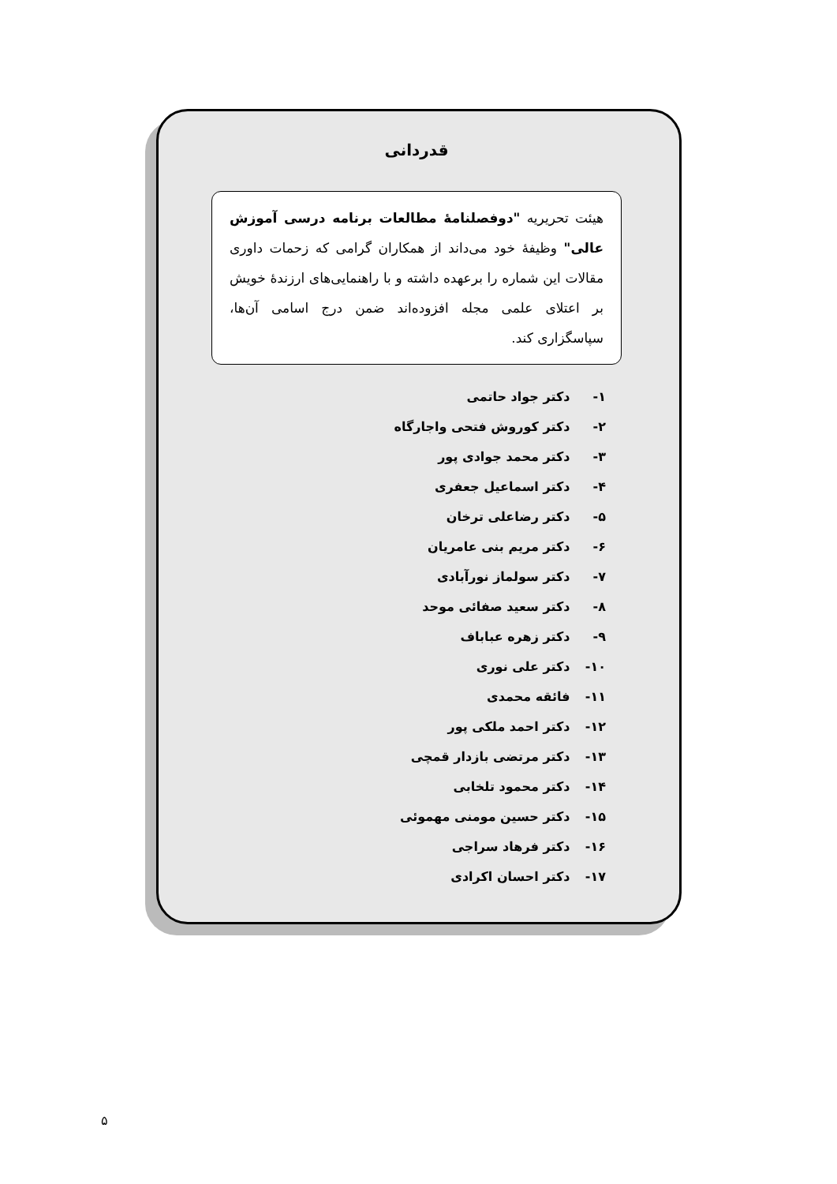قدردانی
هیئت تحریریه "دوفصلنامهٔ مطالعات برنامه درسی آموزش عالی" وظیفهٔ خود می‌داند از همکاران گرامی که زحمات داوری مقالات این شماره را برعهده داشته و با راهنمایی‌های ارزندهٔ خویش بر اعتلای علمی مجله افزوده‌اند ضمن درج اسامی آن‌ها، سپاسگزاری کند.
۱- دکتر جواد حاتمی
۲- دکتر کوروش فتحی واجارگاه
۳- دکتر محمد جوادی پور
۴- دکتر اسماعیل جعفری
۵- دکتر رضاعلی ترخان
۶- دکتر مریم بنی عامریان
۷- دکتر سولماز نورآبادی
۸- دکتر سعید صفائی موحد
۹- دکتر زهره عباباف
۱۰- دکتر علی نوری
۱۱- فائقه محمدی
۱۲- دکتر احمد ملکی پور
۱۳- دکتر مرتضی بازدار قمچی
۱۴- دکتر محمود تلخابی
۱۵- دکتر حسین مومنی مهموئی
۱۶- دکتر فرهاد سراجی
۱۷- دکتر احسان اکرادی
۵